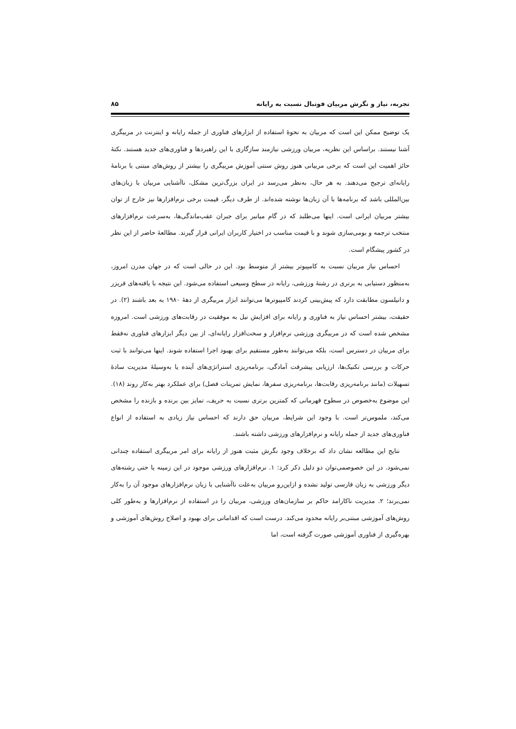تجربه، نیاز و نگرش مربیان فوتبال نسبت به رایانه ۸۵
یک توضیح ممکن این است که مربیان به نحوهٔ استفاده از ابزارهای فناوری از جمله رایانه و اینترنت در مربیگری آشنا نیستند. براساس این نظریه، مربیان ورزشی نیازمند سازگاری با این راهبردها و فناوری‌های جدید هستند. نکتهٔ حائز اهمیت این است که برخی مربیانی هنوز روش سنتی آموزش مربیگری را بیشتر از روش‌های مبتنی با برنامهٔ رایانه‌ای ترجیح می‌دهند. به هر حال، به‌نظر می‌رسد در ایران بزرگ‌ترین مشکل، ناآشنایی مربیان با زبان‌های بین‌المللی باشد که برنامه‌ها با آن زبان‌ها نوشته شده‌اند. از طرف دیگر، قیمت برخی نرم‌افزارها نیز خارج از توان بیشتر مربیان ایرانی است. اینها می‌طلبد که در گام میانبر برای جبران عقب‌ماندگی‌ها، به‌سرعت نرم‌افزارهای منتخب ترجمه و بومی‌سازی شوند و با قیمت مناسب در اختیار کاربران ایرانی قرار گیرند. مطالعهٔ حاضر از این نظر در کشور پیشگام است.
احساس نیاز مربیان نسبت به کامپیوتر بیشتر از متوسط بود. این در حالی است که در جهان مدرن امروز، به‌منظور دستیابی به برتری در رشتهٔ ورزشی، رایانه در سطح وسیعی استفاده می‌شود. این نتیجه با یافته‌های فریزر و دانیلسون مطابقت دارد که پیش‌بینی کردند کامپیوترها می‌توانند ابزار مربیگری از دههٔ ۱۹۸۰ به بعد باشند (۲). در حقیقت، بیشتر احساس نیاز به فناوری و رایانه برای افزایش نیل به موفقیت در رقابت‌های ورزشی است. امروزه مشخص شده است که در مربیگری ورزشی نرم‌افزار و سخت‌افزار رایانه‌ای، از بین دیگر ابزارهای فناوری نه‌فقط برای مربیان در دسترس است، بلکه می‌توانند به‌طور مستقیم برای بهبود اجرا استفاده شوند. اینها می‌توانند با ثبت حرکات و بررسی تکنیک‌ها، ارزیابی پیشرفت آمادگی، برنامه‌ریزی استراتژی‌های آینده یا به‌وسیلهٔ مدیریت سادهٔ تسهیلات (مانند برنامه‌ریزی رقابت‌ها، برنامه‌ریزی سفرها، نمایش تمرینات فصل) برای عملکرد بهتر به‌کار روند (۱۸). این موضوع به‌خصوص در سطوح قهرمانی که کمترین برتری نسبت به حریف، تمایز بین برنده و بازنده را مشخص می‌کند، ملموس‌تر است. با وجود این شرایط، مربیان حق دارند که احساس نیاز زیادی به استفاده از انواع فناوری‌های جدید از جمله رایانه و نرم‌افزارهای ورزشی داشته باشند.
نتایج این مطالعه نشان داد که برخلاف وجود نگرش مثبت هنوز از رایانه برای امر مربیگری استفاده چندانی نمی‌شود. در این خصوصمی‌توان دو دلیل ذکر کرد: ۱. نرم‌افزارهای ورزشی موجود در این زمینه یا حتی رشته‌های دیگر ورزشی به زبان فارسی تولید نشده و ازاین‌رو مربیان به‌علت ناآشنایی با زبان نرم‌افزارهای موجود آن را به‌کار نمی‌برند؛ ۲. مدیریت ناکارامد حاکم بر سازمان‌های ورزشی، مربیان را در استفاده از نرم‌افزارها و به‌طور کلی روش‌های آموزشی مبتنی‌بر رایانه محدود می‌کند. درست است که اقداماتی برای بهبود و اصلاح روش‌های آموزشی و بهره‌گیری از فناوری آموزشی صورت گرفته است، اما